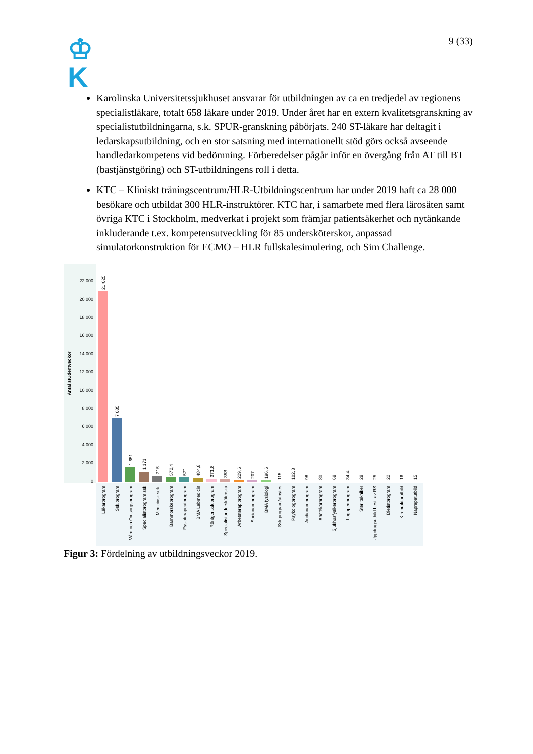♔
K
9 (33)
Karolinska Universitetssjukhuset ansvarar för utbildningen av ca en tredjedel av regionens specialistläkare, totalt 658 läkare under 2019. Under året har en extern kvalitetsgranskning av specialistutbildningarna, s.k. SPUR-granskning påbörjats. 240 ST-läkare har deltagit i ledarskapsutbildning, och en stor satsning med internationellt stöd görs också avseende handledarkompetens vid bedömning. Förberedelser pågår inför en övergång från AT till BT (bastjänstgöring) och ST-utbildningens roll i detta.
KTC – Kliniskt träningscentrum/HLR-Utbildningscentrum har under 2019 haft ca 28 000 besökare och utbildat 300 HLR-instruktörer. KTC har, i samarbete med flera lärosäten samt övriga KTC i Stockholm, medverkat i projekt som främjar patientsäkerhet och nytänkande inkluderande t.ex. kompetensutveckling för 85 undersköterskor, anpassad simulatorkonstruktion för ECMO – HLR fullskalesimulering, och Sim Challenge.
Antal studentveckor
0
2 000
4 000
6 000
8 000
10 000
12 000
14 000
16 000
18 000
20 000
22 000
21 025
7 035
1 651
1 171
715
572,4
571
484,8
371,8
353
229,6
207
196,6
115
102,8
98
80
68
34,4
28
25
22
16
15
Läkarprogram
Ssk.program
Vård och Omsorgsprogram
Specialistprogram ssk
Medicinsk sek.
Barnmorskeprogram
Fysioterapeutprogram
BMA Labmedicin
Röntgenssk.program
Specialistundersköterska
Arbetsterapiprogram
Socionomprogram
BMA fysiologi
Ssk.program/utbytes
Psykologprogram
Audionomprogram
Apotekarprogram
Sjukhusfysikerprogram
Logopedprogram
Steriltekniker
Uppdragsutbild best. av RS
Dietistprogram
Kiropraktorutbild
Naprapatutbild
Figur 3: Fördelning av utbildningsveckor 2019.